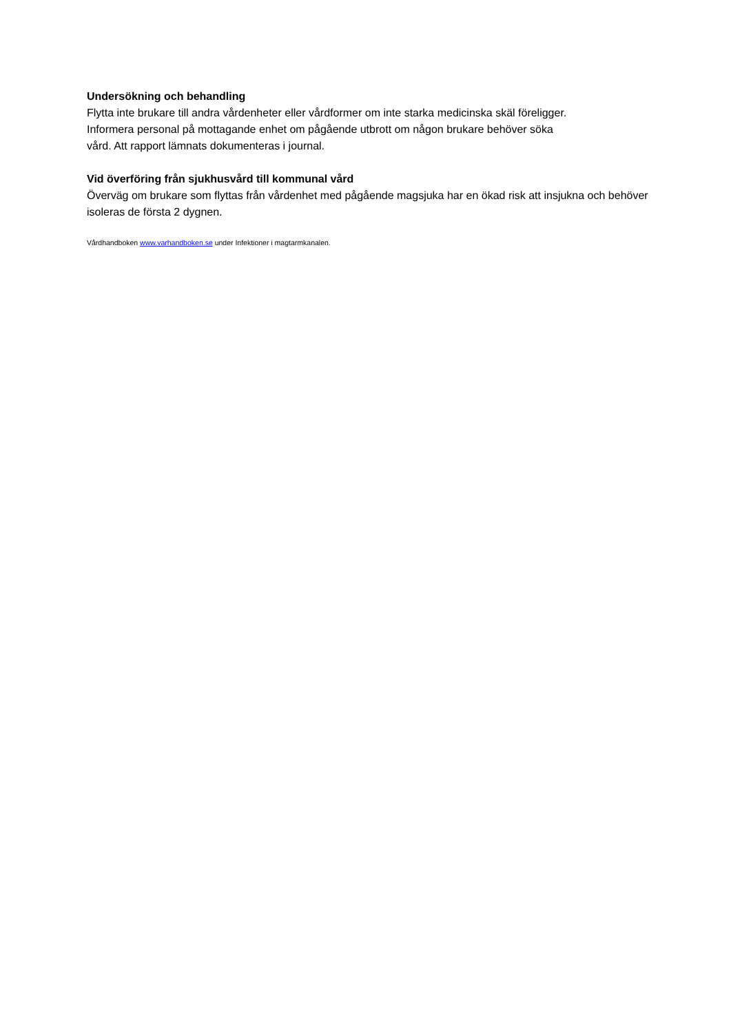Undersökning och behandling
Flytta inte brukare till andra vårdenheter eller vårdformer om inte starka medicinska skäl föreligger.
Informera personal på mottagande enhet om pågående utbrott om någon brukare behöver söka
vård. Att rapport lämnats dokumenteras i journal.
Vid överföring från sjukhusvård till kommunal vård
Överväg om brukare som flyttas från vårdenhet med pågående magsjuka har en ökad risk att insjukna och behöver isoleras de första 2 dygnen.
Vårdhandboken www.varhandboken.se under Infektioner i magtarmkanalen.